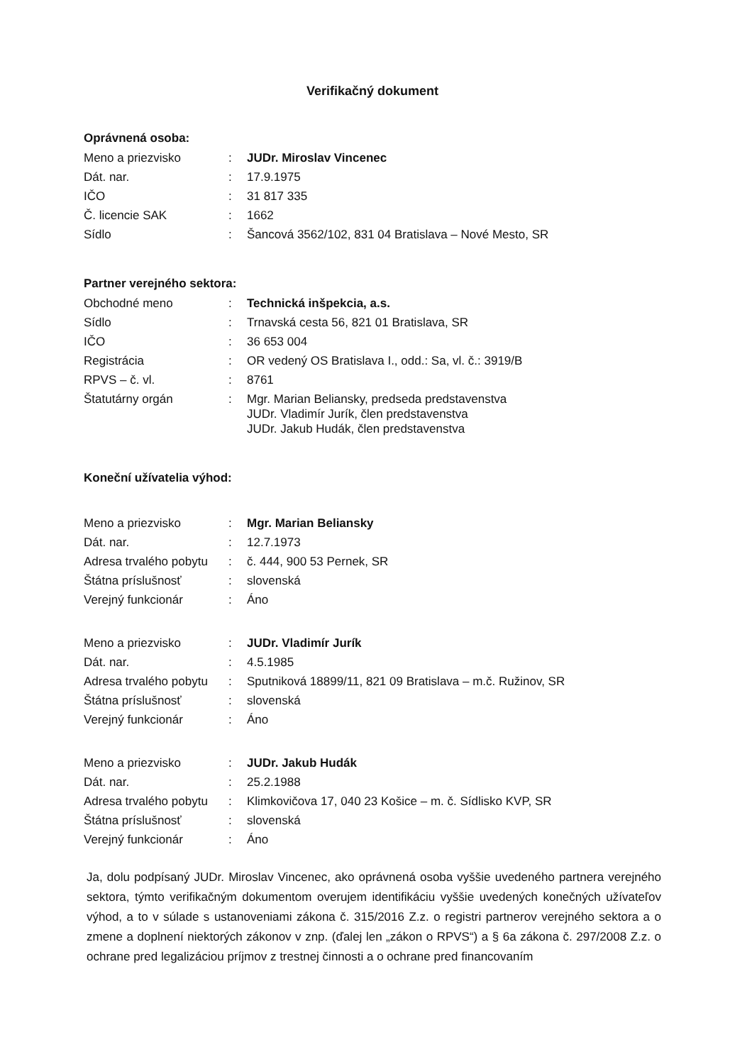Verifikačný dokument
Oprávnená osoba:
| Meno a priezvisko | : | JUDr. Miroslav Vincenec |
| Dát. nar. | : | 17.9.1975 |
| IČO | : | 31 817 335 |
| Č. licencie SAK | : | 1662 |
| Sídlo | : | Šancová 3562/102, 831 04 Bratislava – Nové Mesto, SR |
Partner verejného sektora:
| Obchodné meno | : | Technická inšpekcia, a.s. |
| Sídlo | : | Trnavská cesta 56, 821 01 Bratislava, SR |
| IČO | : | 36 653 004 |
| Registrácia | : | OR vedený OS Bratislava I., odd.: Sa, vl. č.: 3919/B |
| RPVS – č. vl. | : | 8761 |
| Štatutárny orgán | : | Mgr. Marian Beliansky, predseda predstavenstva JUDr. Vladimír Jurík, člen predstavenstva JUDr. Jakub Hudák, člen predstavenstva |
Koneční užívatelia výhod:
| Meno a priezvisko | : | Mgr. Marian Beliansky |
| Dát. nar. | : | 12.7.1973 |
| Adresa trvalého pobytu | : | č. 444, 900 53 Pernek, SR |
| Štátna príslušnosť | : | slovenská |
| Verejný funkcionár | : | Áno |
| Meno a priezvisko | : | JUDr. Vladimír Jurík |
| Dát. nar. | : | 4.5.1985 |
| Adresa trvalého pobytu | : | Sputniková 18899/11, 821 09 Bratislava – m.č. Ružinov, SR |
| Štátna príslušnosť | : | slovenská |
| Verejný funkcionár | : | Áno |
| Meno a priezvisko | : | JUDr. Jakub Hudák |
| Dát. nar. | : | 25.2.1988 |
| Adresa trvalého pobytu | : | Klimkovičova 17, 040 23 Košice – m. č. Sídlisko KVP, SR |
| Štátna príslušnosť | : | slovenská |
| Verejný funkcionár | : | Áno |
Ja, dolu podpísaný JUDr. Miroslav Vincenec, ako oprávnená osoba vyššie uvedeného partnera verejného sektora, týmto verifikačným dokumentom overujem identifikáciu vyššie uvedených konečných užívateľov výhod, a to v súlade s ustanoveniami zákona č. 315/2016 Z.z. o registri partnerov verejného sektora a o zmene a doplnení niektorých zákonov v znp. (ďalej len „zákon o RPVS“) a § 6a zákona č. 297/2008 Z.z. o ochrane pred legalizáciou príjmov z trestnej činnosti a o ochrane pred financovaním